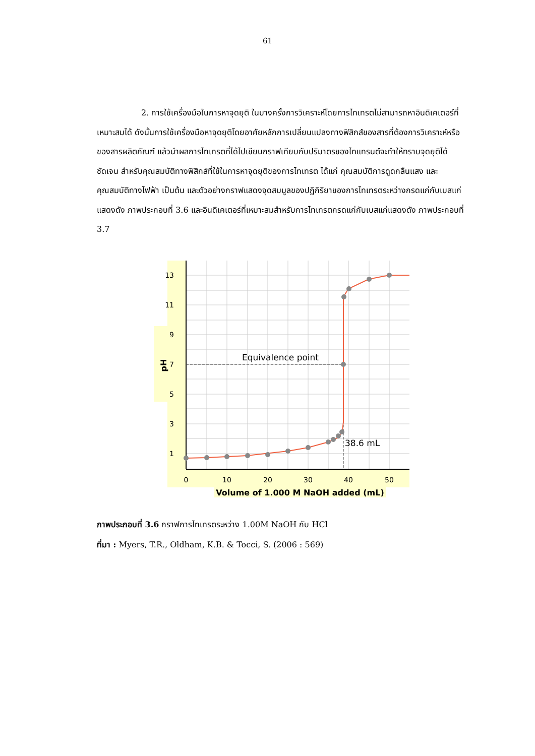61
2. การใช้เครื่องมือในการหาจุดยุติ ในบางครั้งการวิเคราะห์โดยการไทเทรตไม่สามารถหาอินดิเคเตอร์ที่เหมาะสมได้ ดังนั้นการใช้เครื่องมือหาจุดยุติโดยอาศัยหลักการเปลี่ยนแปลงทางฟิสิกส์ของสารที่ต้องการวิเคราะห์หรือของสารผลิตภัณฑ์ แล้วนำผลการไทเทรตที่ได้ไปเขียนกราฟเทียบกับปริมาตรของไทแทรนต์จะทำให้ทราบจุดยุติได้ชัดเจน สำหรับคุณสมบัติทางฟิสิกส์ที่ใช้ในการหาจุดยุติของการไทเทรต ได้แก่ คุณสมบัติการดูดกลืนแสง และคุณสมบัติทางไฟฟ้า เป็นต้น และตัวอย่างกราฟแสดงจุดสมมูลของปฏิกิริยาของการไทเทรตระหว่างกรดแก่กับเบสแก่แสดงดัง ภาพประกอบที่ 3.6 และอินดิเคเตอร์ที่เหมาะสมสำหรับการไทเทรตกรดแก่กับเบสแก่แสดงดัง ภาพประกอบที่ 3.7
13
11
9
7
5
3
1
0
10
20
30
40
50
Equivalence point
38.6 mL
Volume of 1.000 M NaOH added (mL)
pH
ภาพประกอบที่ 3.6 กราฟการไทเทรตระหว่าง 1.00M NaOH กับ HCl
ที่มา : Myers, T.R., Oldham, K.B. & Tocci, S. (2006 : 569)